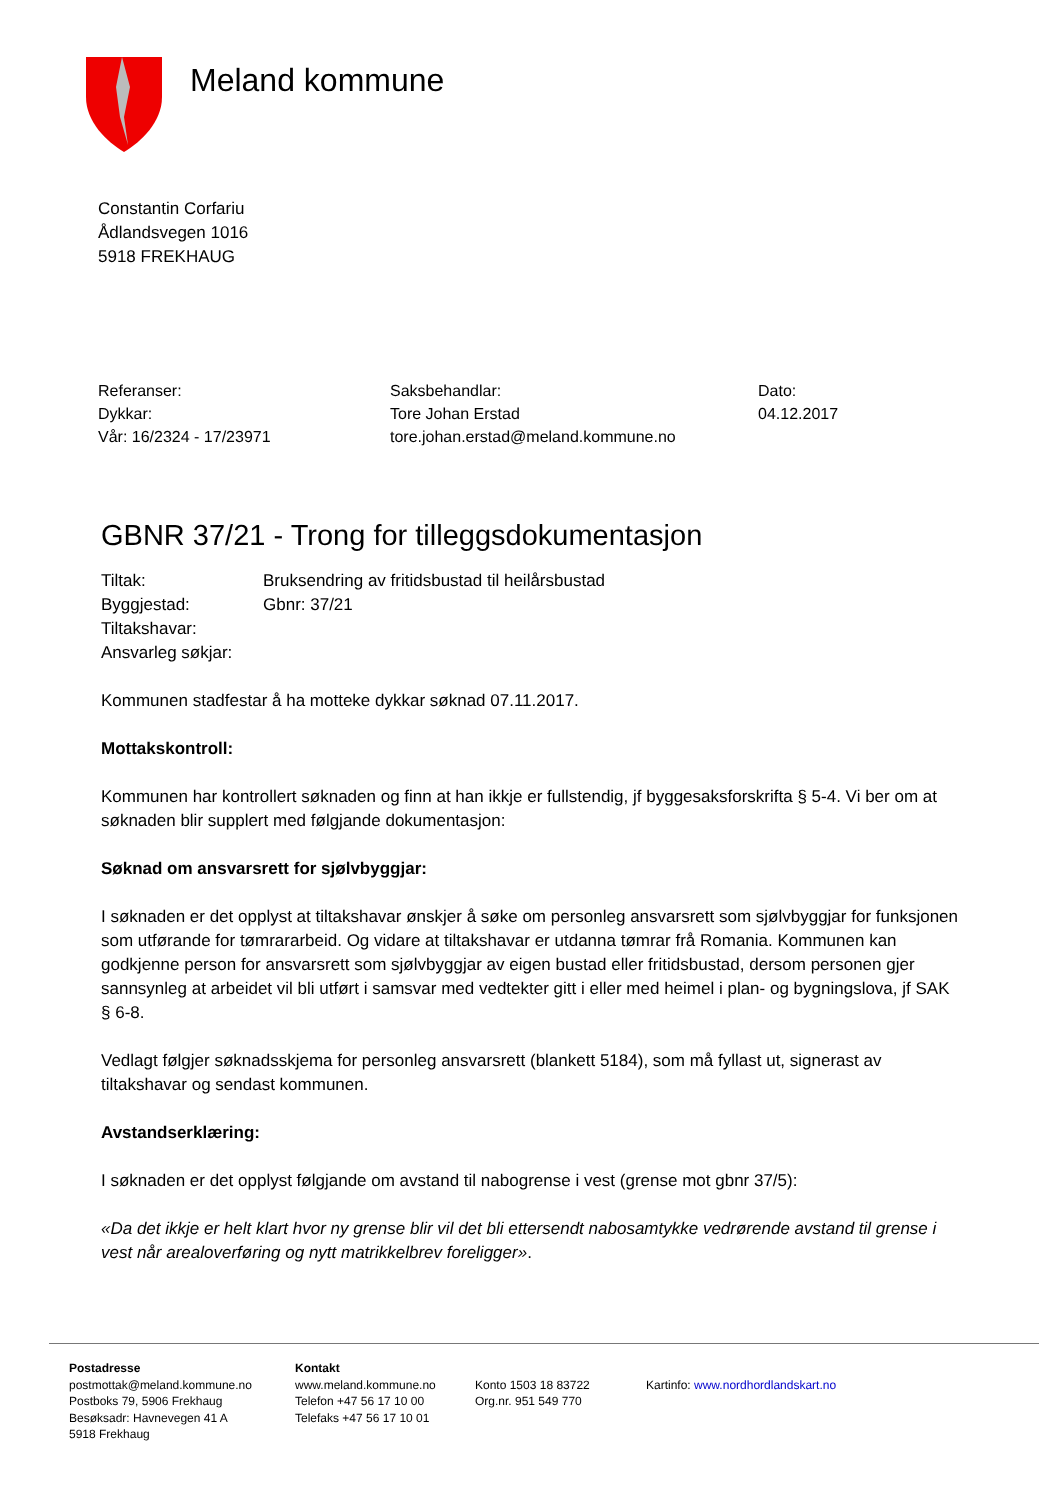Meland kommune
Constantin Corfariu
Ådlandsvegen 1016
5918 FREKHAUG
Referanser:
Dykkar:
Vår: 16/2324 - 17/23971
Saksbehandlar:
Tore Johan Erstad
tore.johan.erstad@meland.kommune.no
Dato:
04.12.2017
GBNR 37/21 - Trong for tilleggsdokumentasjon
| Tiltak: | Bruksendring av fritidsbustad til heilårsbustad |
| Byggjestad: | Gbnr: 37/21 |
| Tiltakshavar: | |
| Ansvarleg søkjar: | |
Kommunen stadfestar å ha motteke dykkar søknad 07.11.2017.
Mottakskontroll:
Kommunen har kontrollert søknaden og finn at han ikkje er fullstendig, jf byggesaksforskrifta § 5-4. Vi ber om at søknaden blir supplert med følgjande dokumentasjon:
Søknad om ansvarsrett for sjølvbyggjar:
I søknaden er det opplyst at tiltakshavar ønskjer å søke om personleg ansvarsrett som sjølvbyggjar for funksjonen som utførande for tømrararbeid. Og vidare at tiltakshavar er utdanna tømrar frå Romania. Kommunen kan godkjenne person for ansvarsrett som sjølvbyggjar av eigen bustad eller fritidsbustad, dersom personen gjer sannsynleg at arbeidet vil bli utført i samsvar med vedtekter gitt i eller med heimel i plan- og bygningslova, jf SAK § 6-8.
Vedlagt følgjer søknadsskjema for personleg ansvarsrett (blankett 5184), som må fyllast ut, signerast av tiltakshavar og sendast kommunen.
Avstandserklæring:
I søknaden er det opplyst følgjande om avstand til nabogrense i vest (grense mot gbnr 37/5):
«Da det ikkje er helt klart hvor ny grense blir vil det bli ettersendt nabosamtykke vedrørende avstand til grense i vest når arealoverføring og nytt matrikkelbrev foreligger».
Postadresse
postmottak@meland.kommune.no
Postboks 79, 5906 Frekhaug
Besøksadr: Havnevegen 41 A
5918 Frekhaug
Kontakt
www.meland.kommune.no
Telefon +47 56 17 10 00
Telefaks +47 56 17 10 01
Konto 1503 18 83722
Org.nr. 951 549 770
Kartinfo: www.nordhordlandskart.no